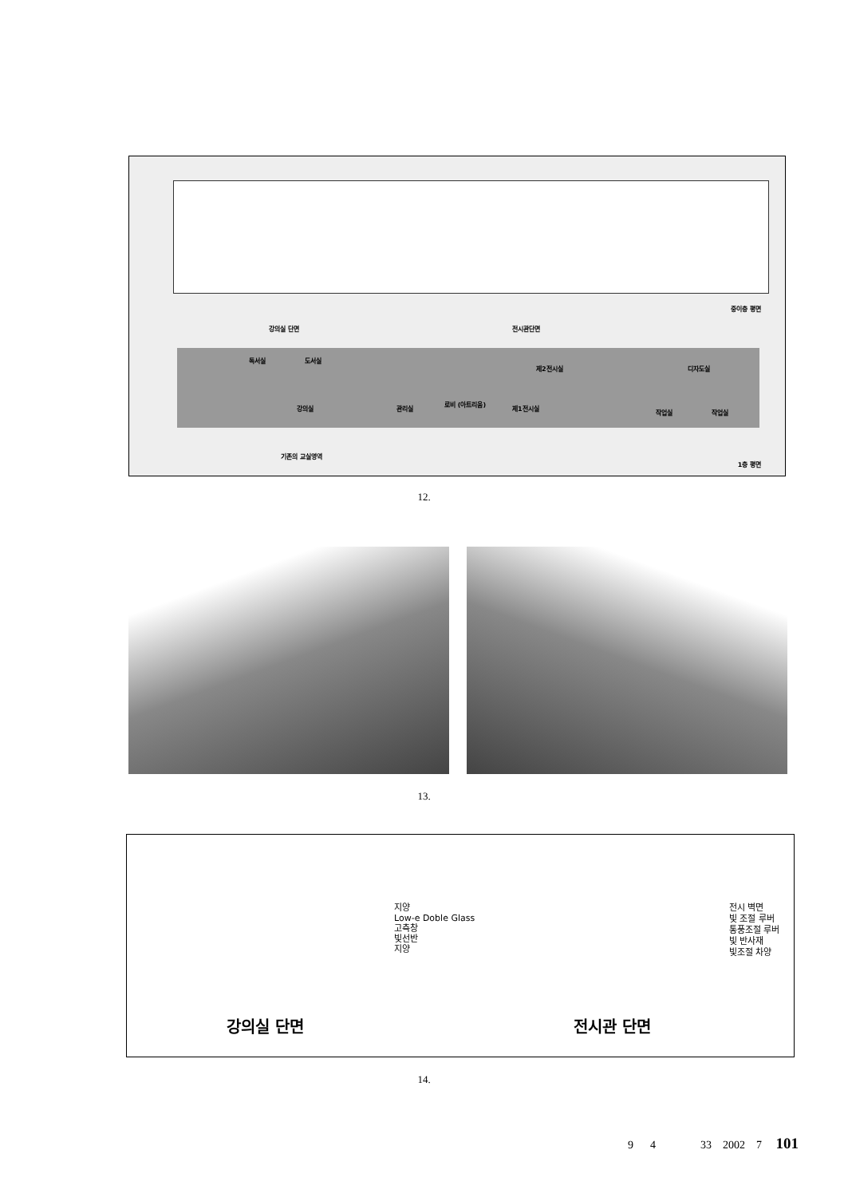중이층 평면
강의실 단면 전시관단면
독서실 도서실
제2전시실 디자도실
강의실 관리실
로비 (아트리움)
제1전시실
작업실 작업실
기존의 교실영역
1층 평면
12.
13.
지양
Low-e Doble Glass
고측창
빛선반
지양
전시 벽면
빛 조절 루버
통풍조절 루버
빛 반사재
빛조절 차양
강의실 단면 전시관 단면
14.
9 4 33 2002 7 101